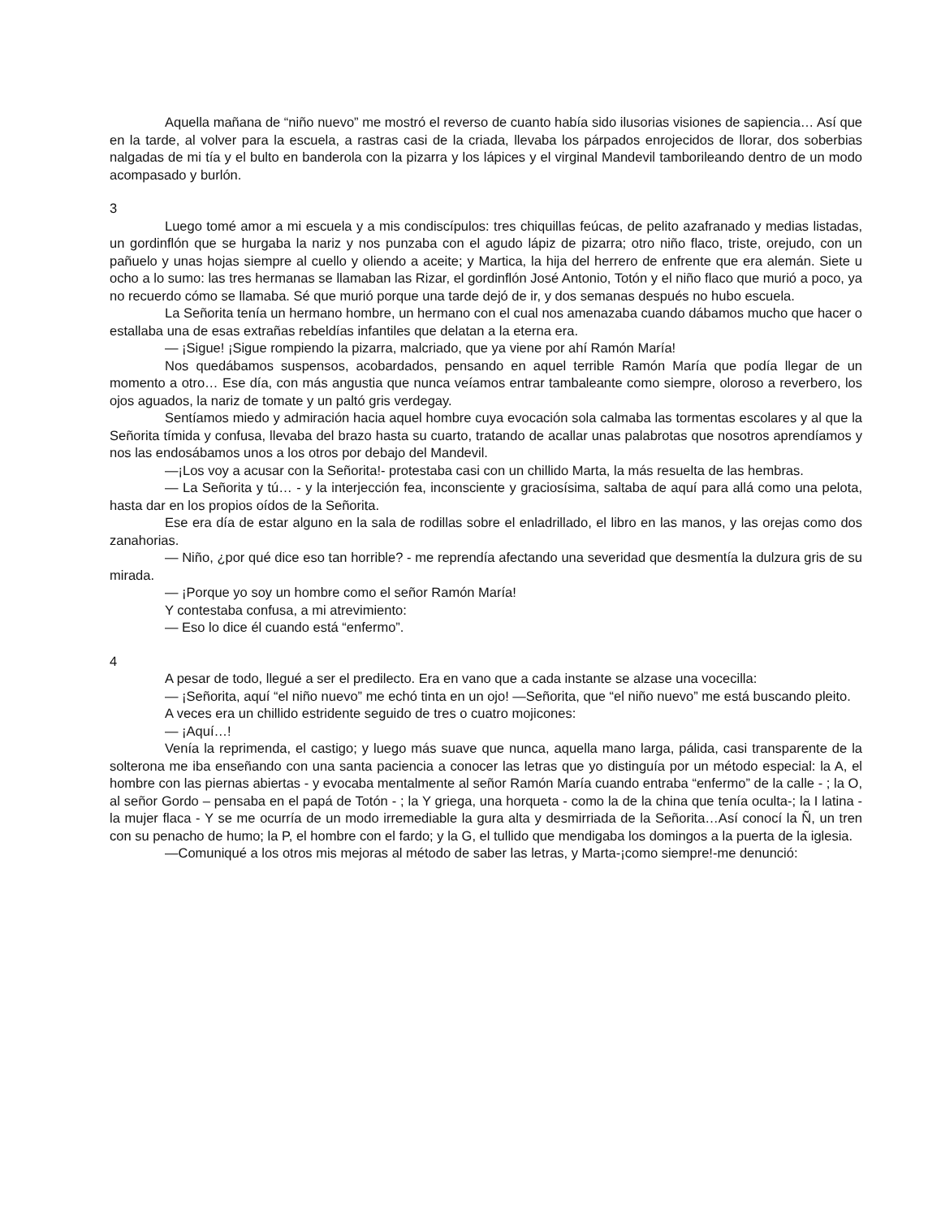Aquella mañana de “niño nuevo” me mostró el reverso de cuanto había sido ilusorias visiones de sapiencia… Así que en la tarde, al volver para la escuela, a rastras casi de la criada, llevaba los párpados enrojecidos de llorar, dos soberbias nalgadas de mi tía y el bulto en banderola con la pizarra y los lápices y el virginal Mandevil tamborileando dentro de un modo acompasado y burlón.
3
Luego tomé amor a mi escuela y a mis condiscípulos: tres chiquillas feúcas, de pelito azafranado y medias listadas, un gordinflón que se hurgaba la nariz y nos punzaba con el agudo lápiz de pizarra; otro niño flaco, triste, orejudo, con un pañuelo y unas hojas siempre al cuello y oliendo a aceite; y Martica, la hija del herrero de enfrente que era alemán. Siete u ocho a lo sumo: las tres hermanas se llamaban las Rizar, el gordinflón José Antonio, Totón y el niño flaco que murió a poco, ya no recuerdo cómo se llamaba. Sé que murió porque una tarde dejó de ir, y dos semanas después no hubo escuela.
La Señorita tenía un hermano hombre, un hermano con el cual nos amenazaba cuando dábamos mucho que hacer o estallaba una de esas extrañas rebeldías infantiles que delatan a la eterna era.
— ¡Sigue! ¡Sigue rompiendo la pizarra, malcriado, que ya viene por ahí Ramón María!
Nos quedábamos suspensos, acobardados, pensando en aquel terrible Ramón María que podía llegar de un momento a otro… Ese día, con más angustia que nunca veíamos entrar tambaleante como siempre, oloroso a reverbero, los ojos aguados, la nariz de tomate y un paltó gris verdegay.
Sentíamos miedo y admiración hacia aquel hombre cuya evocación sola calmaba las tormentas escolares y al que la Señorita tímida y confusa, llevaba del brazo hasta su cuarto, tratando de acallar unas palabrotas que nosotros aprendíamos y nos las endosábamos unos a los otros por debajo del Mandevil.
—¡Los voy a acusar con la Señorita!- protestaba casi con un chillido Marta, la más resuelta de las hembras.
— La Señorita y tú… - y la interjección fea, inconsciente y graciosísima, saltaba de aquí para allá como una pelota, hasta dar en los propios oídos de la Señorita.
Ese era día de estar alguno en la sala de rodillas sobre el enladrillado, el libro en las manos, y las orejas como dos zanahorias.
— Niño, ¿por qué dice eso tan horrible? - me reprendía afectando una severidad que desmentía la dulzura gris de su mirada.
— ¡Porque yo soy un hombre como el señor Ramón María!
Y contestaba confusa, a mi atrevimiento:
— Eso lo dice él cuando está “enfermo”.
4
A pesar de todo, llegué a ser el predilecto. Era en vano que a cada instante se alzase una vocecilla:
— ¡Señorita, aquí “el niño nuevo” me echó tinta en un ojo! —Señorita, que “el niño nuevo” me está buscando pleito.
A veces era un chillido estridente seguido de tres o cuatro mojicones:
— ¡Aquí…!
Venía la reprimenda, el castigo; y luego más suave que nunca, aquella mano larga, pálida, casi transparente de la solterona me iba enseñando con una santa paciencia a conocer las letras que yo distinguía por un método especial: la A, el hombre con las piernas abiertas - y evocaba mentalmente al señor Ramón María cuando entraba “enfermo” de la calle - ; la O, al señor Gordo – pensaba en el papá de Totón - ; la Y griega, una horqueta - como la de la china que tenía oculta-; la I latina - la mujer flaca - Y se me ocurría de un modo irremediable la gura alta y desmirriada de la Señorita…Así conocí la Ñ, un tren con su penacho de humo; la P, el hombre con el fardo; y la G, el tullido que mendigaba los domingos a la puerta de la iglesia.
—Comuniqué a los otros mis mejoras al método de saber las letras, y Marta-¡como siempre!-me denunció: